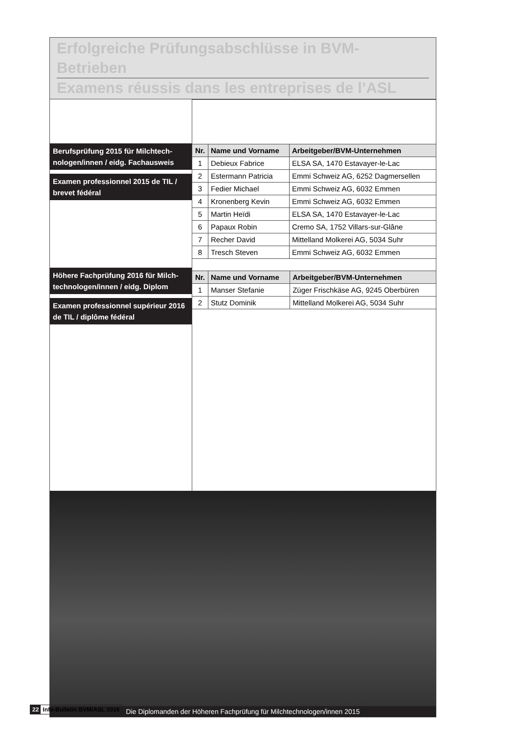Erfolgreiche Prüfungsabschlüsse in BVM-Betrieben
Examens réussis dans les entreprises de l’ASL
Berufsprüfung 2015 für Milchtech­nologen/innen / eidg. Fachausweis
Examen professionnel 2015 de TIL / brevet fédéral
Höhere Fachprüfung 2016 für Milch­technologen/innen / eidg. Diplom
Examen professionnel supérieur 2016 de TIL / diplôme fédéral
| Nr. | Name und Vorname | Arbeitgeber/BVM-Unternehmen |
| --- | --- | --- |
| 1 | Debieux Fabrice | ELSA SA, 1470 Estavayer-le-Lac |
| 2 | Estermann Patricia | Emmi Schweiz AG, 6252 Dagmersellen |
| 3 | Fedier Michael | Emmi Schweiz AG, 6032 Emmen |
| 4 | Kronenberg Kevin | Emmi Schweiz AG, 6032 Emmen |
| 5 | Martin Heïdi | ELSA SA, 1470 Estavayer-le-Lac |
| 6 | Papaux Robin | Cremo SA, 1752 Villars-sur-Glâne |
| 7 | Recher David | Mittelland Molkerei AG, 5034 Suhr |
| 8 | Tresch Steven | Emmi Schweiz AG, 6032 Emmen |
| Nr. | Name und Vorname | Arbeitgeber/BVM-Unternehmen |
| --- | --- | --- |
| 1 | Manser Stefanie | Züger Frischkäse AG, 9245 Oberbüren |
| 2 | Stutz Dominik | Mittelland Molkerei AG, 5034 Suhr |
Die Diplomanden der Höheren Fachprüfung für Milchtechnologen/innen 2015
22 Info-Bulletin BVM/ASL 2016